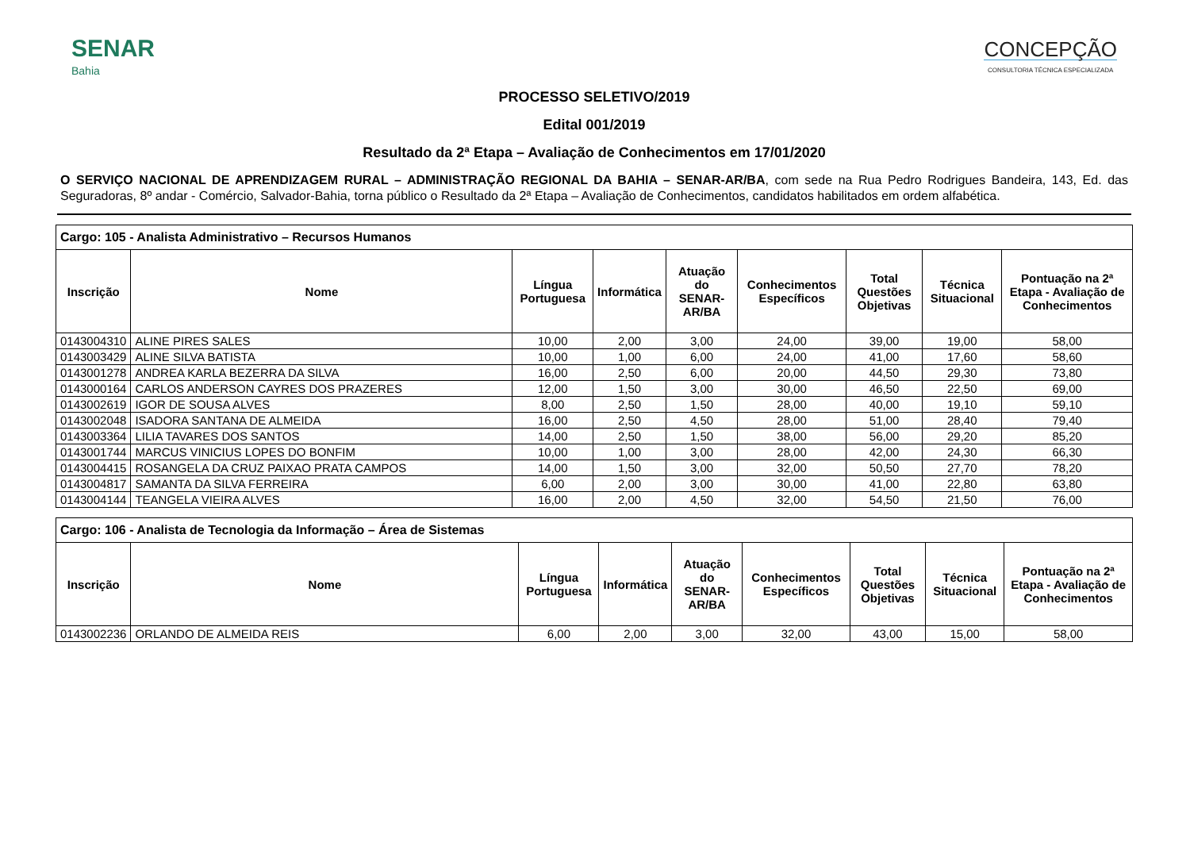SENAR
Bahia
CONCEPÇÃO
CONSULTORIA TÉCNICA ESPECIALIZADA
PROCESSO SELETIVO/2019
Edital 001/2019
Resultado da 2ª Etapa – Avaliação de Conhecimentos em 17/01/2020
O SERVIÇO NACIONAL DE APRENDIZAGEM RURAL – ADMINISTRAÇÃO REGIONAL DA BAHIA – SENAR-AR/BA, com sede na Rua Pedro Rodrigues Bandeira, 143, Ed. das Seguradoras, 8º andar - Comércio, Salvador-Bahia, torna público o Resultado da 2ª Etapa – Avaliação de Conhecimentos, candidatos habilitados em ordem alfabética.
| Cargo: 105 - Analista Administrativo – Recursos Humanos | | | | | | | | |
| Inscrição | Nome | Língua Portuguesa | Informática | Atuação do SENAR-AR/BA | Conhecimentos Específicos | Total Questões Objetivas | Técnica Situacional | Pontuação na 2ª Etapa - Avaliação de Conhecimentos |
| 0143004310 | ALINE PIRES SALES | 10,00 | 2,00 | 3,00 | 24,00 | 39,00 | 19,00 | 58,00 |
| 0143003429 | ALINE SILVA BATISTA | 10,00 | 1,00 | 6,00 | 24,00 | 41,00 | 17,60 | 58,60 |
| 0143001278 | ANDREA KARLA BEZERRA DA SILVA | 16,00 | 2,50 | 6,00 | 20,00 | 44,50 | 29,30 | 73,80 |
| 0143000164 | CARLOS ANDERSON CAYRES DOS PRAZERES | 12,00 | 1,50 | 3,00 | 30,00 | 46,50 | 22,50 | 69,00 |
| 0143002619 | IGOR DE SOUSA ALVES | 8,00 | 2,50 | 1,50 | 28,00 | 40,00 | 19,10 | 59,10 |
| 0143002048 | ISADORA SANTANA DE ALMEIDA | 16,00 | 2,50 | 4,50 | 28,00 | 51,00 | 28,40 | 79,40 |
| 0143003364 | LILIA TAVARES DOS SANTOS | 14,00 | 2,50 | 1,50 | 38,00 | 56,00 | 29,20 | 85,20 |
| 0143001744 | MARCUS VINICIUS LOPES DO BONFIM | 10,00 | 1,00 | 3,00 | 28,00 | 42,00 | 24,30 | 66,30 |
| 0143004415 | ROSANGELA DA CRUZ PAIXAO PRATA CAMPOS | 14,00 | 1,50 | 3,00 | 32,00 | 50,50 | 27,70 | 78,20 |
| 0143004817 | SAMANTA DA SILVA FERREIRA | 6,00 | 2,00 | 3,00 | 30,00 | 41,00 | 22,80 | 63,80 |
| 0143004144 | TEANGELA VIEIRA ALVES | 16,00 | 2,00 | 4,50 | 32,00 | 54,50 | 21,50 | 76,00 |
| Cargo: 106 - Analista de Tecnologia da Informação – Área de Sistemas | | | | | | | | |
| Inscrição | Nome | Língua Portuguesa | Informática | Atuação do SENAR-AR/BA | Conhecimentos Específicos | Total Questões Objetivas | Técnica Situacional | Pontuação na 2ª Etapa - Avaliação de Conhecimentos |
| 0143002236 | ORLANDO DE ALMEIDA REIS | 6,00 | 2,00 | 3,00 | 32,00 | 43,00 | 15,00 | 58,00 |